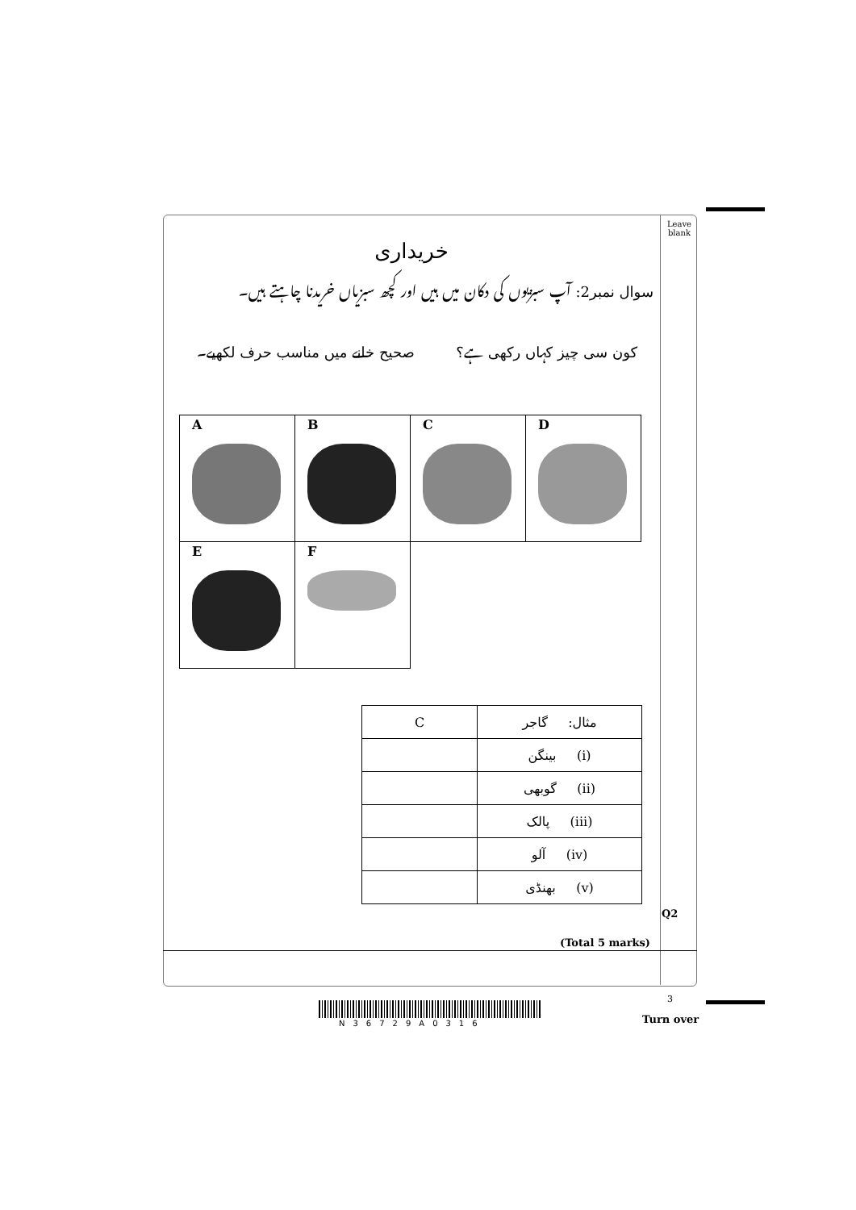Leave blank
خریداری
سوال نمبر2: آپ سبزیوں کی دکان میں ہیں اور کچھ سبزیاں خریدنا چاہتے ہیں۔
کون سی چیز کہاں رکھی ہے؟ صحیح خانے میں مناسب حرف لکھیے۔
A
B
C
D
E
F
| C | مثال: گاجر |
| | بینگن (i) |
| | گوبھی (ii) |
| | پالک (iii) |
| | آلو (iv) |
| | بھنڈی (v) |
(Total 5 marks)
Q2
3
N36729A0316 Turn over